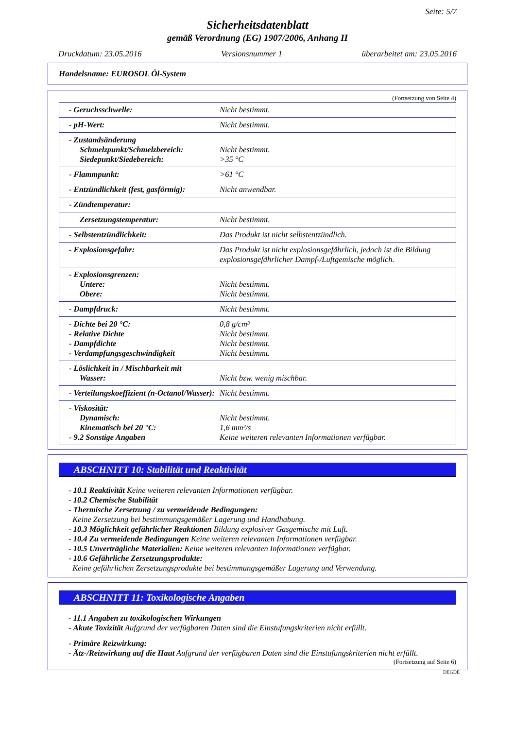Seite: 5/7
Sicherheitsdatenblatt
gemäß Verordnung (EG) 1907/2006, Anhang II
Druckdatum: 23.05.2016 Versionsnummer 1 überarbeitet am: 23.05.2016
Handelsname: EUROSOL Öl-System
(Fortsetzung von Seite 4)
| - Geruchsschwelle: | Nicht bestimmt. |
| - pH-Wert: | Nicht bestimmt. |
| - Zustandsänderung Schmelzpunkt/Schmelzbereich: Siedepunkt/Siedebereich: | Nicht bestimmt. >35 °C |
| - Flammpunkt: | >61 °C |
| - Entzündlichkeit (fest, gasförmig): | Nicht anwendbar. |
| - Zündtemperatur: | |
| Zersetzungstemperatur: | Nicht bestimmt. |
| - Selbstentzündlichkeit: | Das Produkt ist nicht selbstentzündlich. |
| - Explosionsgefahr: | Das Produkt ist nicht explosionsgefährlich, jedoch ist die Bildung explosionsgefährlicher Dampf-/Luftgemische möglich. |
| - Explosionsgrenzen: Untere: Obere: | Nicht bestimmt. Nicht bestimmt. |
| - Dampfdruck: | Nicht bestimmt. |
| - Dichte bei 20 °C: - Relative Dichte - Dampfdichte - Verdampfungsgeschwindigkeit | 0,8 g/cm³ Nicht bestimmt. Nicht bestimmt. Nicht bestimmt. |
| - Löslichkeit in / Mischbarkeit mit Wasser: | Nicht bzw. wenig mischbar. |
| - Verteilungskoeffizient (n-Octanol/Wasser): | Nicht bestimmt. |
| - Viskosität: Dynamisch: Kinematisch bei 20 °C: - 9.2 Sonstige Angaben | Nicht bestimmt. 1,6 mm²/s Keine weiteren relevanten Informationen verfügbar. |
ABSCHNITT 10: Stabilität und Reaktivität
- 10.1 Reaktivität Keine weiteren relevanten Informationen verfügbar.
- 10.2 Chemische Stabilität
- Thermische Zersetzung / zu vermeidende Bedingungen:
Keine Zersetzung bei bestimmungsgemäßer Lagerung und Handhabung.
- 10.3 Möglichkeit gefährlicher Reaktionen Bildung explosiver Gasgemische mit Luft.
- 10.4 Zu vermeidende Bedingungen Keine weiteren relevanten Informationen verfügbar.
- 10.5 Unverträgliche Materialien: Keine weiteren relevanten Informationen verfügbar.
- 10.6 Gefährliche Zersetzungsprodukte:
Keine gefährlichen Zersetzungsprodukte bei bestimmungsgemäßer Lagerung und Verwendung.
ABSCHNITT 11: Toxikologische Angaben
- 11.1 Angaben zu toxikologischen Wirkungen
- Akute Toxizität Aufgrund der verfügbaren Daten sind die Einstufungskriterien nicht erfüllt.
- Primäre Reizwirkung:
- Ätz-/Reizwirkung auf die Haut Aufgrund der verfügbaren Daten sind die Einstufungskriterien nicht erfüllt.
(Fortsetzung auf Seite 6)
DEGDE